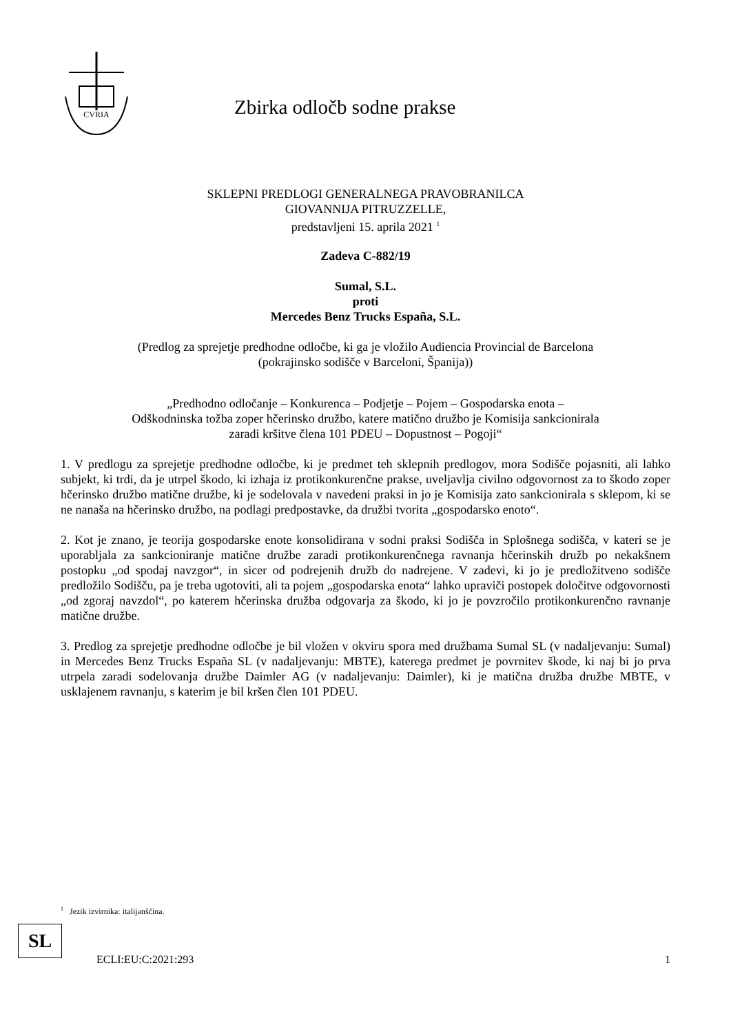CVRIA
Zbirka odločb sodne prakse
SKLEPNI PREDLOGI GENERALNEGA PRAVOBRANILCA
GIOVANNIJA PITRUZZELLE,
predstavljeni 15. aprila 2021 <sup>1</sup>
Zadeva C-882/19
Sumal, S.L.
proti
Mercedes Benz Trucks España, S.L.
(Predlog za sprejetje predhodne odločbe, ki ga je vložilo Audiencia Provincial de Barcelona
(pokrajinsko sodišče v Barceloni, Španija))
„Predhodno odločanje – Konkurenca – Podjetje – Pojem – Gospodarska enota –
Odškodninska tožba zoper hčerinsko družbo, katere matično družbo je Komisija sankcionirala
zaradi kršitve člena 101 PDEU – Dopustnost – Pogoji“
1. V predlogu za sprejetje predhodne odločbe, ki je predmet teh sklepnih predlogov, mora Sodišče pojasniti, ali lahko subjekt, ki trdi, da je utrpel škodo, ki izhaja iz protikonkurenčne prakse, uveljavlja civilno odgovornost za to škodo zoper hčerinsko družbo matične družbe, ki je sodelovala v navedeni praksi in jo je Komisija zato sankcionirala s sklepom, ki se ne nanaša na hčerinsko družbo, na podlagi predpostavke, da družbi tvorita „gospodarsko enoto“.
2. Kot je znano, je teorija gospodarske enote konsolidirana v sodni praksi Sodišča in Splošnega sodišča, v kateri se je uporabljala za sankcioniranje matične družbe zaradi protikonkurenčnega ravnanja hčerinskih družb po nekakšnem postopku „od spodaj navzgor“, in sicer od podrejenih družb do nadrejene. V zadevi, ki jo je predložitveno sodišče predložilo Sodišču, pa je treba ugotoviti, ali ta pojem „gospodarska enota“ lahko upraviči postopek določitve odgovornosti „od zgoraj navzdol“, po katerem hčerinska družba odgovarja za škodo, ki jo je povzročilo protikonkurenčno ravnanje matične družbe.
3. Predlog za sprejetje predhodne odločbe je bil vložen v okviru spora med družbama Sumal SL (v nadaljevanju: Sumal) in Mercedes Benz Trucks España SL (v nadaljevanju: MBTE), katerega predmet je povrnitev škode, ki naj bi jo prva utrpela zaradi sodelovanja družbe Daimler AG (v nadaljevanju: Daimler), ki je matična družba družbe MBTE, v usklajenem ravnanju, s katerim je bil kršen člen 101 PDEU.
<sup>1</sup> Jezik izvirnika: italijanščina.
SL
ECLI:EU:C:2021:293 1